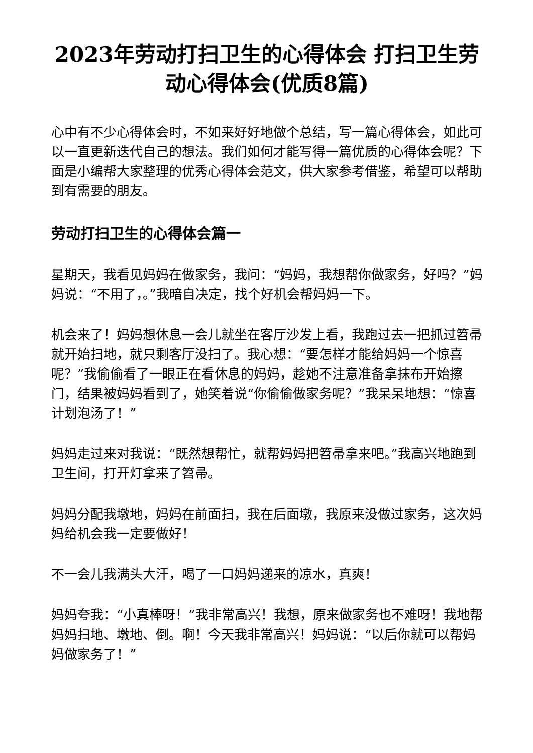2023年劳动打扫卫生的心得体会 打扫卫生劳动心得体会(优质8篇)
心中有不少心得体会时，不如来好好地做个总结，写一篇心得体会，如此可以一直更新迭代自己的想法。我们如何才能写得一篇优质的心得体会呢？下面是小编帮大家整理的优秀心得体会范文，供大家参考借鉴，希望可以帮助到有需要的朋友。
劳动打扫卫生的心得体会篇一
星期天，我看见妈妈在做家务，我问：“妈妈，我想帮你做家务，好吗？”妈妈说：“不用了，。”我暗自决定，找个好机会帮妈妈一下。
机会来了！妈妈想休息一会儿就坐在客厅沙发上看，我跑过去一把抓过笤帚就开始扫地，就只剩客厅没扫了。我心想：“要怎样才能给妈妈一个惊喜呢？”我偷偷看了一眼正在看休息的妈妈，趁她不注意准备拿抹布开始擦门，结果被妈妈看到了，她笑着说“你偷偷做家务呢？”我呆呆地想：“惊喜计划泡汤了！”
妈妈走过来对我说：“既然想帮忙，就帮妈妈把笤帚拿来吧。”我高兴地跑到卫生间，打开灯拿来了笤帚。
妈妈分配我墩地，妈妈在前面扫，我在后面墩，我原来没做过家务，这次妈妈给机会我一定要做好！
不一会儿我满头大汗，喝了一口妈妈递来的凉水，真爽！
妈妈夸我：“小真棒呀！”我非常高兴！我想，原来做家务也不难呀！我地帮妈妈扫地、墩地、倒。啊！今天我非常高兴！妈妈说：“以后你就可以帮妈妈做家务了！”